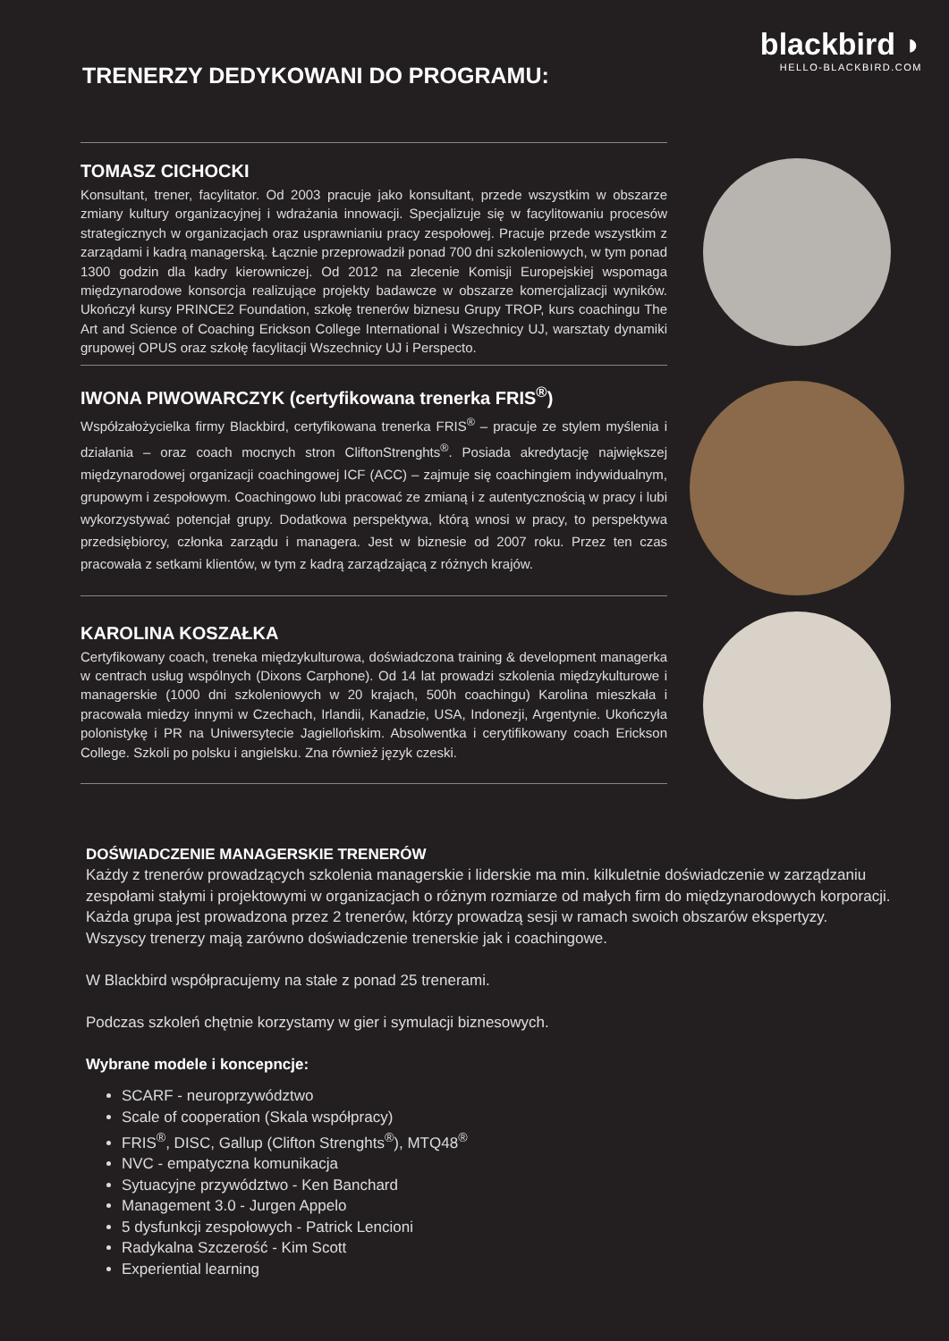TRENERZY DEDYKOWANI DO PROGRAMU:
blackbird ◗
HELLO-BLACKBIRD.COM
TOMASZ CICHOCKI
Konsultant, trener, facylitator. Od 2003 pracuje jako konsultant, przede wszystkim w obszarze zmiany kultury organizacyjnej i wdrażania innowacji. Specjalizuje się w facylitowaniu procesów strategicznych w organizacjach oraz usprawnianiu pracy zespołowej. Pracuje przede wszystkim z zarządami i kadrą managerską. Łącznie przeprowadził ponad 700 dni szkoleniowych, w tym ponad 1300 godzin dla kadry kierowniczej. Od 2012 na zlecenie Komisji Europejskiej wspomaga międzynarodowe konsorcja realizujące projekty badawcze w obszarze komercjalizacji wyników. Ukończył kursy PRINCE2 Foundation, szkołę trenerów biznesu Grupy TROP, kurs coachingu The Art and Science of Coaching Erickson College International i Wszechnicy UJ, warsztaty dynamiki grupowej OPUS oraz szkołę facylitacji Wszechnicy UJ i Perspecto.
IWONA PIWOWARCZYK (certyfikowana trenerka FRIS<sup>®</sup>)
Współzałożycielka firmy Blackbird, certyfikowana trenerka FRIS<sup>®</sup> – pracuje ze stylem myślenia i działania – oraz coach mocnych stron CliftonStrenghts<sup>®</sup>. Posiada akredytację największej międzynarodowej organizacji coachingowej ICF (ACC) – zajmuje się coachingiem indywidualnym, grupowym i zespołowym. Coachingowo lubi pracować ze zmianą i z autentycznością w pracy i lubi wykorzystywać potencjał grupy. Dodatkowa perspektywa, którą wnosi w pracy, to perspektywa przedsiębiorcy, członka zarządu i managera. Jest w biznesie od 2007 roku. Przez ten czas pracowała z setkami klientów, w tym z kadrą zarządzającą z różnych krajów.
KAROLINA KOSZAŁKA
Certyfikowany coach, treneka międzykulturowa, doświadczona training & development managerka w centrach usług wspólnych (Dixons Carphone). Od 14 lat prowadzi szkolenia międzykulturowe i managerskie (1000 dni szkoleniowych w 20 krajach, 500h coachingu) Karolina mieszkała i pracowała miedzy innymi w Czechach, Irlandii, Kanadzie, USA, Indonezji, Argentynie. Ukończyła polonistykę i PR na Uniwersytecie Jagiellońskim. Absolwentka i cerytifikowany coach Erickson College. Szkoli po polsku i angielsku. Zna również język czeski.
DOŚWIADCZENIE MANAGERSKIE TRENERÓW
Każdy z trenerów prowadzących szkolenia managerskie i liderskie ma min. kilkuletnie doświadczenie w zarządzaniu zespołami stałymi i projektowymi w organizacjach o różnym rozmiarze od małych firm do międzynarodowych korporacji. Każda grupa jest prowadzona przez 2 trenerów, którzy prowadzą sesji w ramach swoich obszarów ekspertyzy. Wszyscy trenerzy mają zarówno doświadczenie trenerskie jak i coachingowe.
W Blackbird współpracujemy na stałe z ponad 25 trenerami.
Podczas szkoleń chętnie korzystamy w gier i symulacji biznesowych.
Wybrane modele i koncepncje:
SCARF - neuroprzywództwo
Scale of cooperation (Skala współpracy)
FRIS<sup>®</sup>, DISC, Gallup (Clifton Strenghts<sup>®</sup>), MTQ48<sup>®</sup>
NVC - empatyczna komunikacja
Sytuacyjne przywództwo - Ken Banchard
Management 3.0 - Jurgen Appelo
5 dysfunkcji zespołowych - Patrick Lencioni
Radykalna Szczerość - Kim Scott
Experiential learning